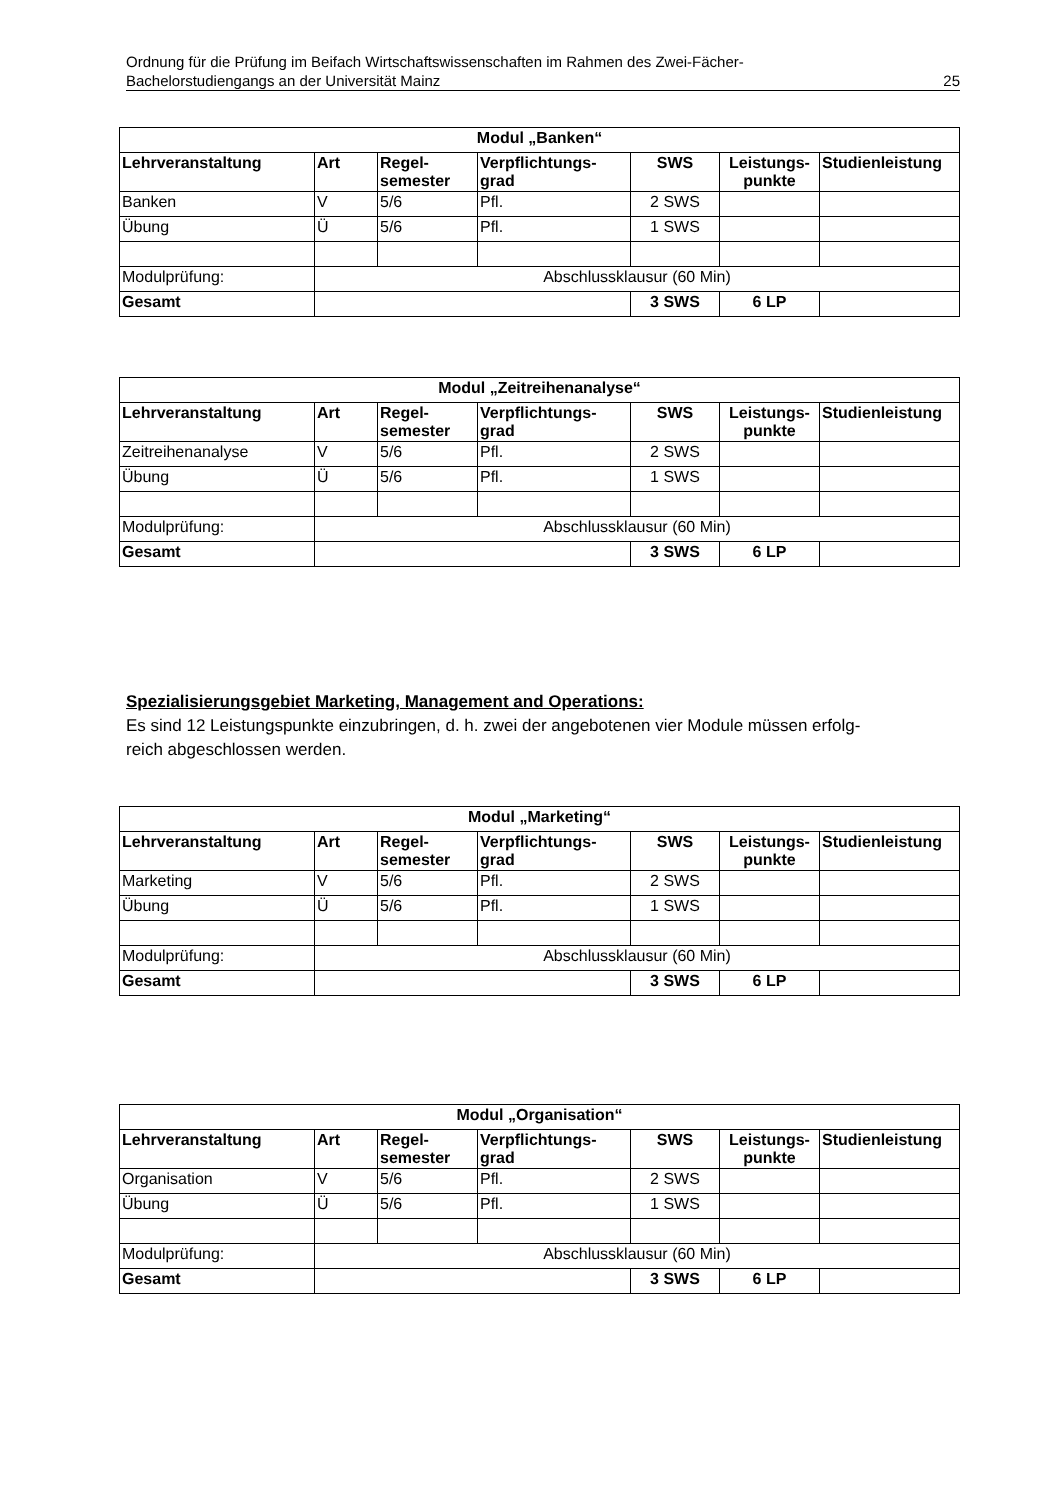Ordnung für die Prüfung im Beifach Wirtschaftswissenschaften im Rahmen des Zwei-Fächer-
Bachelorstudiengangs an der Universität Mainz
25
| Modul „Banken“ | | | | | | |
| --- | --- | --- | --- | --- | --- | --- |
| Lehrveranstaltung | Art | Regel- semester | Verpflichtungs- grad | SWS | Leistungs- punkte | Studienleistung |
| Banken | V | 5/6 | Pfl. | 2 SWS | | |
| Übung | Ü | 5/6 | Pfl. | 1 SWS | | |
| Modulprüfung: | Abschlussklausur (60 Min) | | | | | |
| Gesamt | | | | 3 SWS | 6 LP | |
| Modul „Zeitreihenanalyse“ | | | | | | |
| --- | --- | --- | --- | --- | --- | --- |
| Lehrveranstaltung | Art | Regel- semester | Verpflichtungs- grad | SWS | Leistungs- punkte | Studienleistung |
| Zeitreihenanalyse | V | 5/6 | Pfl. | 2 SWS | | |
| Übung | Ü | 5/6 | Pfl. | 1 SWS | | |
| Modulprüfung: | Abschlussklausur (60 Min) | | | | | |
| Gesamt | | | | 3 SWS | 6 LP | |
Spezialisierungsgebiet Marketing, Management and Operations:
Es sind 12 Leistungspunkte einzubringen, d. h. zwei der angebotenen vier Module müssen erfolg-
reich abgeschlossen werden.
| Modul „Marketing“ | | | | | | |
| --- | --- | --- | --- | --- | --- | --- |
| Lehrveranstaltung | Art | Regel- semester | Verpflichtungs- grad | SWS | Leistungs- punkte | Studienleistung |
| Marketing | V | 5/6 | Pfl. | 2 SWS | | |
| Übung | Ü | 5/6 | Pfl. | 1 SWS | | |
| Modulprüfung: | Abschlussklausur (60 Min) | | | | | |
| Gesamt | | | | 3 SWS | 6 LP | |
| Modul „Organisation“ | | | | | | |
| --- | --- | --- | --- | --- | --- | --- |
| Lehrveranstaltung | Art | Regel- semester | Verpflichtungs- grad | SWS | Leistungs- punkte | Studienleistung |
| Organisation | V | 5/6 | Pfl. | 2 SWS | | |
| Übung | Ü | 5/6 | Pfl. | 1 SWS | | |
| Modulprüfung: | Abschlussklausur (60 Min) | | | | | |
| Gesamt | | | | 3 SWS | 6 LP | |